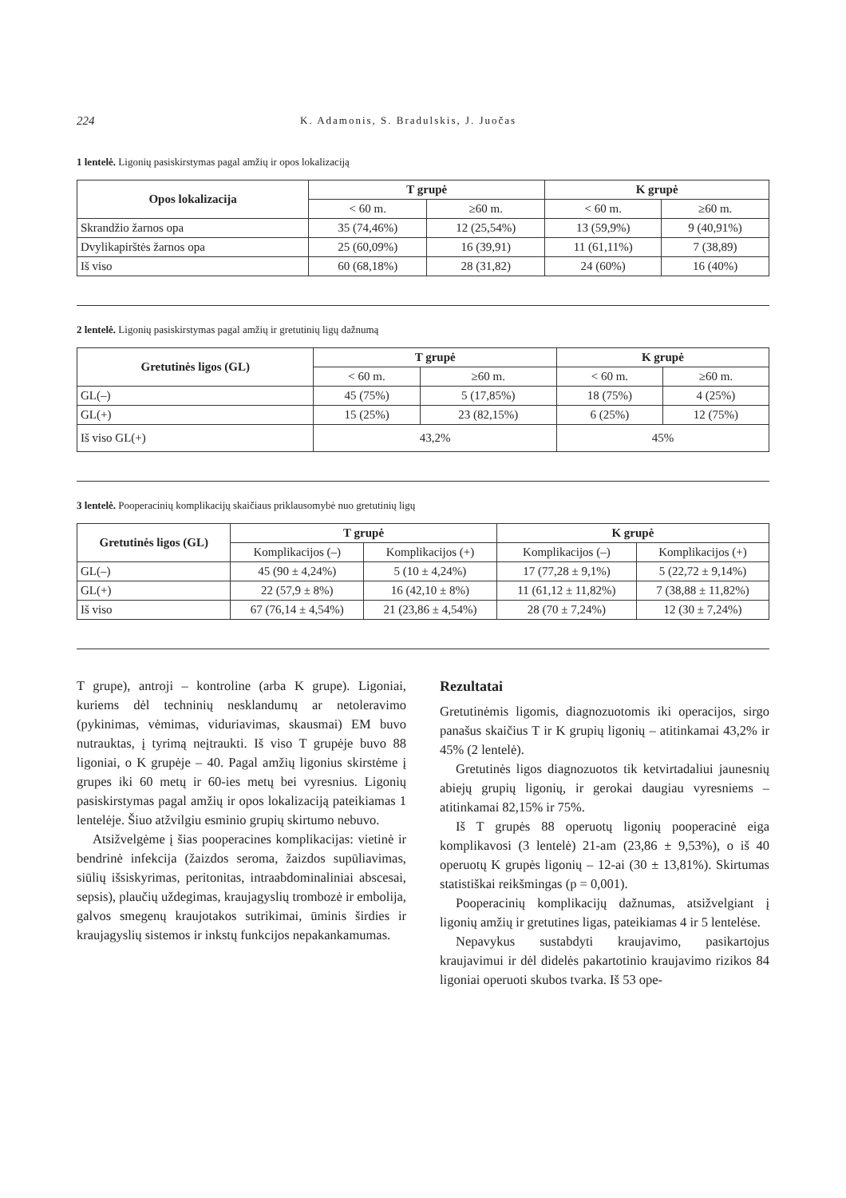224 K. Adamonis, S. Bradulskis, J. Juočas
1 lentelė. Ligonių pasiskirstymas pagal amžių ir opos lokalizaciją
| Opos lokalizacija | T grupė | | K grupė | |
| --- | --- | --- | --- | --- |
| | < 60 m. | ≥60 m. | < 60 m. | ≥60 m. |
| Skrandžio žarnos opa | 35 (74,46%) | 12 (25,54%) | 13 (59,9%) | 9 (40,91%) |
| Dvylikapirštės žarnos opa | 25 (60,09%) | 16 (39,91) | 11 (61,11%) | 7 (38,89) |
| Iš viso | 60 (68,18%) | 28 (31,82) | 24 (60%) | 16 (40%) |
2 lentelė. Ligonių pasiskirstymas pagal amžių ir gretutinių ligų dažnumą
| Gretutinės ligos (GL) | T grupė | | K grupė | |
| --- | --- | --- | --- | --- |
| | < 60 m. | ≥60 m. | < 60 m. | ≥60 m. |
| GL(–) | 45 (75%) | 5 (17,85%) | 18 (75%) | 4 (25%) |
| GL(+) | 15 (25%) | 23 (82,15%) | 6 (25%) | 12 (75%) |
| Iš viso GL(+) | 43,2% | | 45% | |
3 lentelė. Pooperacinių komplikacijų skaičiaus priklausomybė nuo gretutinių ligų
| Gretutinės ligos (GL) | T grupė | | K grupė | |
| --- | --- | --- | --- | --- |
| | Komplikacijos (–) | Komplikacijos (+) | Komplikacijos (–) | Komplikacijos (+) |
| GL(–) | 45 (90 ± 4,24%) | 5 (10 ± 4,24%) | 17 (77,28 ± 9,1%) | 5 (22,72 ± 9,14%) |
| GL(+) | 22 (57,9 ± 8%) | 16 (42,10 ± 8%) | 11 (61,12 ± 11,82%) | 7 (38,88 ± 11,82%) |
| Iš viso | 67 (76,14 ± 4,54%) | 21 (23,86 ± 4,54%) | 28 (70 ± 7,24%) | 12 (30 ± 7,24%) |
T grupe), antroji – kontroline (arba K grupe). Ligoniai, kuriems dėl techninių nesklandumų ar netoleravimo (pykinimas, vėmimas, viduriavimas, skausmai) EM buvo nutrauktas, į tyrimą neįtraukti. Iš viso T grupėje buvo 88 ligoniai, o K grupėje – 40. Pagal amžių ligonius skirstėme į grupes iki 60 metų ir 60-ies metų bei vyresnius. Ligonių pasiskirstymas pagal amžių ir opos lokalizaciją pateikiamas 1 lentelėje. Šiuo atžvilgiu esminio grupių skirtumo nebuvo.
Atsižvelgėme į šias pooperacines komplikacijas: vietinė ir bendrinė infekcija (žaizdos seroma, žaizdos supūliavimas, siūlių išsiskyrimas, peritonitas, intraabdominaliniai abscesai, sepsis), plaučių uždegimas, kraujagyslių trombozė ir embolija, galvos smegenų kraujotakos sutrikimai, ūminis širdies ir kraujagyslių sistemos ir inkstų funkcijos nepakankamumas.
Rezultatai
Gretutinėmis ligomis, diagnozuotomis iki operacijos, sirgo panašus skaičius T ir K grupių ligonių – atitinkamai 43,2% ir 45% (2 lentelė).
Gretutinės ligos diagnozuotos tik ketvirtadaliui jaunesnių abiejų grupių ligonių, ir gerokai daugiau vyresniems – atitinkamai 82,15% ir 75%.
Iš T grupės 88 operuotų ligonių pooperacinė eiga komplikavosi (3 lentelė) 21-am (23,86 ± 9,53%), o iš 40 operuotų K grupės ligonių – 12-ai (30 ± 13,81%). Skirtumas statistiškai reikšmingas (p = 0,001).
Pooperacinių komplikacijų dažnumas, atsižvelgiant į ligonių amžių ir gretutines ligas, pateikiamas 4 ir 5 lentelėse.
Nepavykus sustabdyti kraujavimo, pasikartojus kraujavimui ir dėl didelės pakartotinio kraujavimo rizikos 84 ligoniai operuoti skubos tvarka. Iš 53 ope-